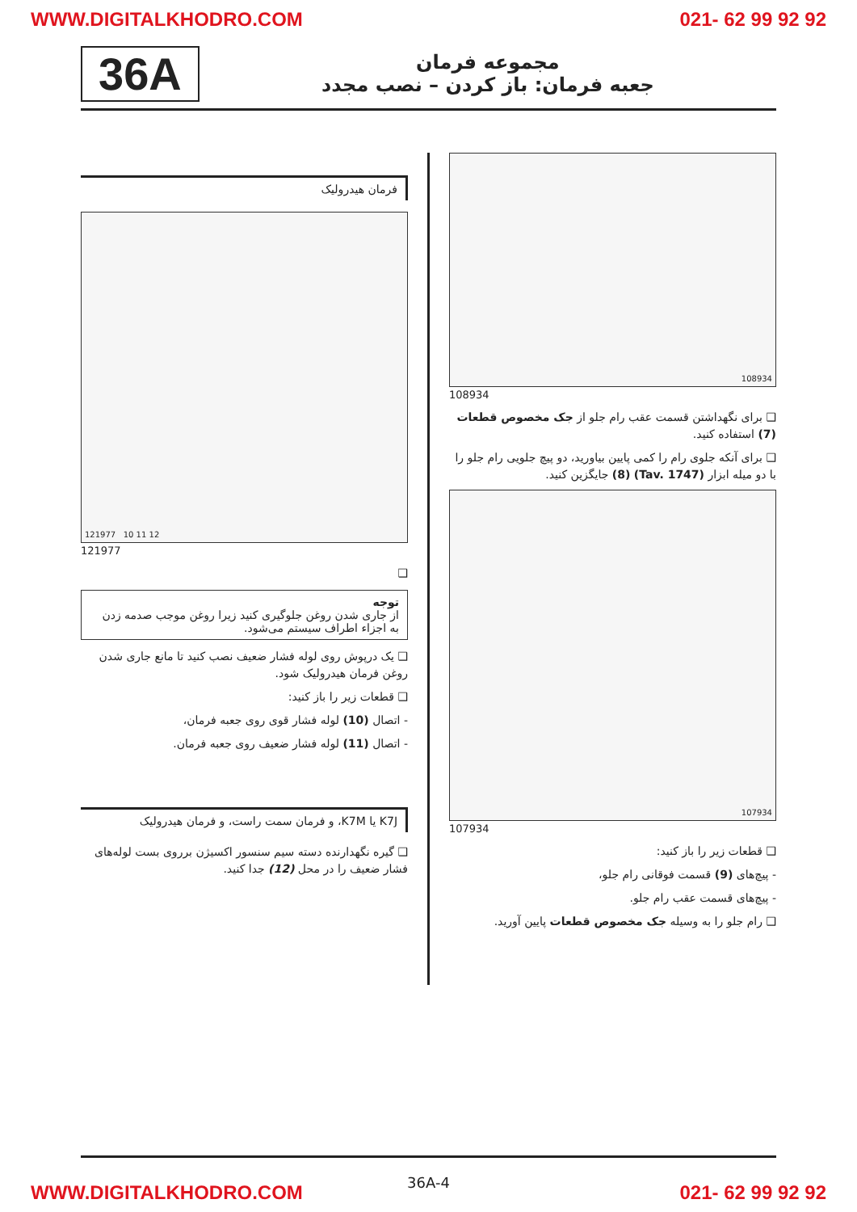WWW.DIGITALKHODRO.COM 021- 62 99 92 92
36A
مجموعه فرمان
جعبه فرمان: باز کردن – نصب مجدد
108934
108934
❑ برای نگهداشتن قسمت عقب رام جلو از جک مخصوص قطعات (7) استفاده کنید.
❑ برای آنکه جلوی رام را کمی پایین بیاورید، دو پیچ جلویی رام جلو را با دو میله ابزار (Tav. 1747) (8) جایگزین کنید.
107934
107934
❑ قطعات زیر را باز کنید:
- پیچ‌های (9) قسمت فوقانی رام جلو،
- پیچ‌های قسمت عقب رام جلو.
❑ رام جلو را به وسیله جک مخصوص قطعات پایین آورید.
فرمان هیدرولیک
121977 10 11 12
121977
❑
توجه
از جاری شدن روغن جلوگیری کنید زیرا روغن موجب صدمه زدن به اجزاء اطراف سیستم می‌شود.
❑ یک درپوش روی لوله فشار ضعیف نصب کنید تا مانع جاری شدن روغن فرمان هیدرولیک شود.
❑ قطعات زیر را باز کنید:
- اتصال (10) لوله فشار قوی روی جعبه فرمان،
- اتصال (11) لوله فشار ضعیف روی جعبه فرمان.
K7J یا K7M، و فرمان سمت راست، و فرمان هیدرولیک
❑ گیره نگهدارنده دسته سیم سنسور اکسیژن برروی بست لوله‌های فشار ضعیف را در محل (12) جدا کنید.
36A-4
WWW.DIGITALKHODRO.COM 021- 62 99 92 92